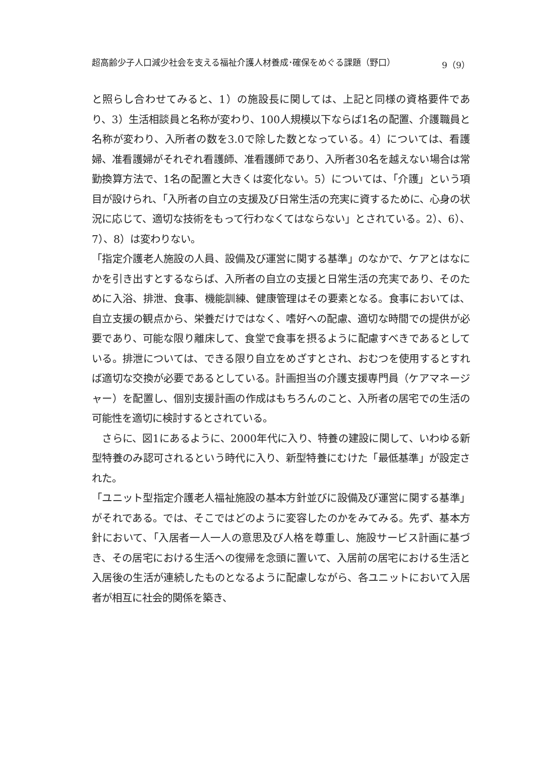超高齢少子人口減少社会を支える福祉介護人材養成･確保をめぐる課題（野口） 9（9）
と照らし合わせてみると、1）の施設長に関しては、上記と同様の資格要件であり、3）生活相談員と名称が変わり、100人規模以下ならば1名の配置、介護職員と名称が変わり、入所者の数を3.0で除した数となっている。4）については、看護婦、准看護婦がそれぞれ看護師、准看護師であり、入所者30名を越えない場合は常勤換算方法で、1名の配置と大きくは変化ない。5）については、「介護」という項目が設けられ、「入所者の自立の支援及び日常生活の充実に資するために、心身の状況に応じて、適切な技術をもって行わなくてはならない」とされている。2）、6）、7）、8）は変わりない。
「指定介護老人施設の人員、設備及び運営に関する基準」のなかで、ケアとはなにかを引き出すとするならば、入所者の自立の支援と日常生活の充実であり、そのために入浴、排泄、食事、機能訓練、健康管理はその要素となる。食事においては、自立支援の観点から、栄養だけではなく、嗜好への配慮、適切な時間での提供が必要であり、可能な限り離床して、食堂で食事を摂るように配慮すべきであるとしている。排泄については、できる限り自立をめざすとされ、おむつを使用するとすれば適切な交換が必要であるとしている。計画担当の介護支援専門員（ケアマネージャー）を配置し、個別支援計画の作成はもちろんのこと、入所者の居宅での生活の可能性を適切に検討するとされている。
　さらに、図1にあるように、2000年代に入り、特養の建設に関して、いわゆる新型特養のみ認可されるという時代に入り、新型特養にむけた「最低基準」が設定された。
「ユニット型指定介護老人福祉施設の基本方針並びに設備及び運営に関する基準」がそれである。では、そこではどのように変容したのかをみてみる。先ず、基本方針において、「入居者一人一人の意思及び人格を尊重し、施設サービス計画に基づき、その居宅における生活への復帰を念頭に置いて、入居前の居宅における生活と入居後の生活が連続したものとなるように配慮しながら、各ユニットにおいて入居者が相互に社会的関係を築き、